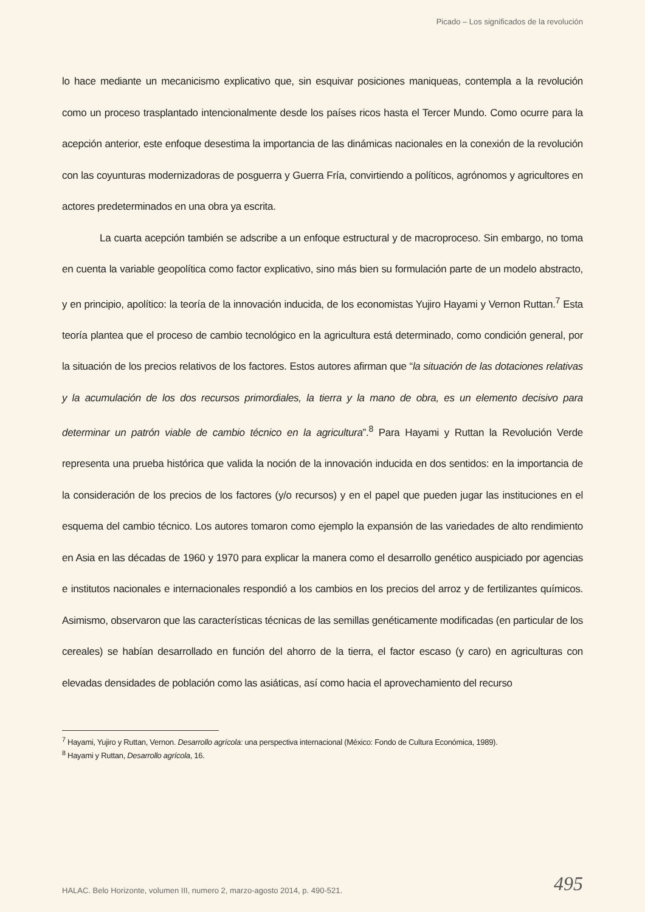Picado – Los significados de la revolución
lo hace mediante un mecanicismo explicativo que, sin esquivar posiciones maniqueas, contempla a la revolución como un proceso trasplantado intencionalmente desde los países ricos hasta el Tercer Mundo. Como ocurre para la acepción anterior, este enfoque desestima la importancia de las dinámicas nacionales en la conexión de la revolución con las coyunturas modernizadoras de posguerra y Guerra Fría, convirtiendo a políticos, agrónomos y agricultores en actores predeterminados en una obra ya escrita.
La cuarta acepción también se adscribe a un enfoque estructural y de macroproceso. Sin embargo, no toma en cuenta la variable geopolítica como factor explicativo, sino más bien su formulación parte de un modelo abstracto, y en principio, apolítico: la teoría de la innovación inducida, de los economistas Yujiro Hayami y Vernon Ruttan.<sup>7</sup> Esta teoría plantea que el proceso de cambio tecnológico en la agricultura está determinado, como condición general, por la situación de los precios relativos de los factores. Estos autores afirman que “la situación de las dotaciones relativas y la acumulación de los dos recursos primordiales, la tierra y la mano de obra, es un elemento decisivo para determinar un patrón viable de cambio técnico en la agricultura”.<sup>8</sup> Para Hayami y Ruttan la Revolución Verde representa una prueba histórica que valida la noción de la innovación inducida en dos sentidos: en la importancia de la consideración de los precios de los factores (y/o recursos) y en el papel que pueden jugar las instituciones en el esquema del cambio técnico. Los autores tomaron como ejemplo la expansión de las variedades de alto rendimiento en Asia en las décadas de 1960 y 1970 para explicar la manera como el desarrollo genético auspiciado por agencias e institutos nacionales e internacionales respondió a los cambios en los precios del arroz y de fertilizantes químicos. Asimismo, observaron que las características técnicas de las semillas genéticamente modificadas (en particular de los cereales) se habían desarrollado en función del ahorro de la tierra, el factor escaso (y caro) en agriculturas con elevadas densidades de población como las asiáticas, así como hacia el aprovechamiento del recurso
<sup>7</sup> Hayami, Yujiro y Ruttan, Vernon. Desarrollo agrícola: una perspectiva internacional (México: Fondo de Cultura Económica, 1989).
<sup>8</sup> Hayami y Ruttan, Desarrollo agrícola, 16.
HALAC. Belo Horizonte, volumen III, numero 2, marzo-agosto 2014, p. 490-521.
495